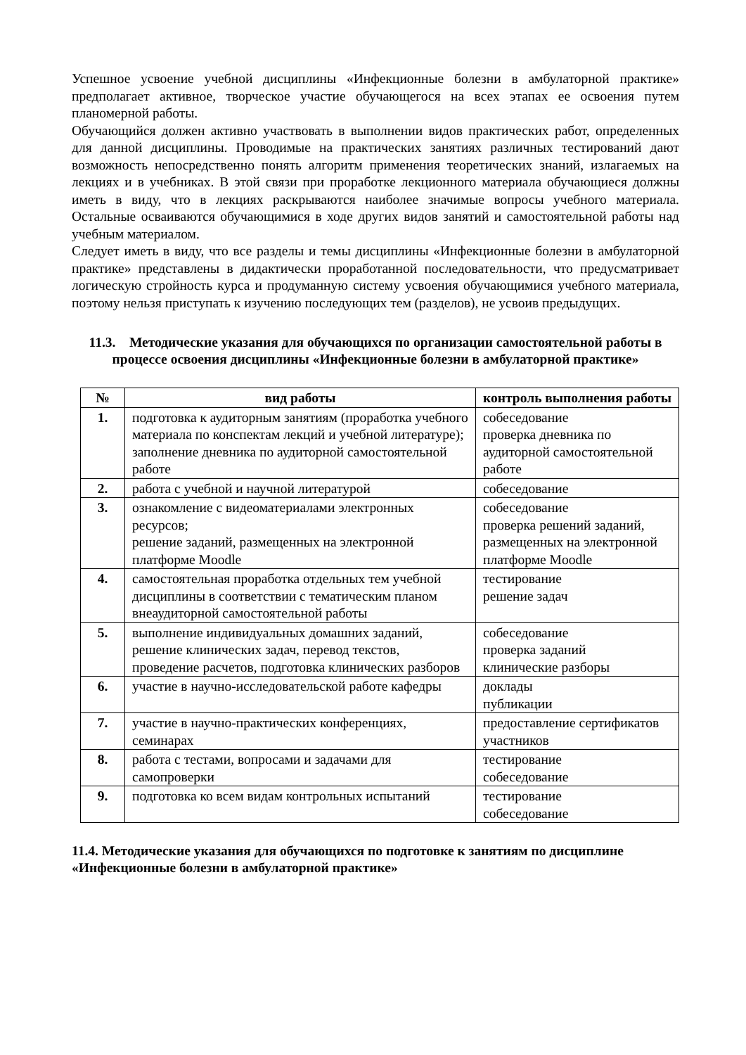Успешное усвоение учебной дисциплины «Инфекционные болезни в амбулаторной практике» предполагает активное, творческое участие обучающегося на всех этапах ее освоения путем планомерной работы.
Обучающийся должен активно участвовать в выполнении видов практических работ, определенных для данной дисциплины. Проводимые на практических занятиях различных тестирований дают возможность непосредственно понять алгоритм применения теоретических знаний, излагаемых на лекциях и в учебниках. В этой связи при проработке лекционного материала обучающиеся должны иметь в виду, что в лекциях раскрываются наиболее значимые вопросы учебного материала. Остальные осваиваются обучающимися в ходе других видов занятий и самостоятельной работы над учебным материалом.
Следует иметь в виду, что все разделы и темы дисциплины «Инфекционные болезни в амбулаторной практике» представлены в дидактически проработанной последовательности, что предусматривает логическую стройность курса и продуманную систему усвоения обучающимися учебного материала, поэтому нельзя приступать к изучению последующих тем (разделов), не усвоив предыдущих.
11.3. Методические указания для обучающихся по организации самостоятельной работы в процессе освоения дисциплины «Инфекционные болезни в амбулаторной практике»
| № | вид работы | контроль выполнения работы |
| --- | --- | --- |
| 1. | подготовка к аудиторным занятиям (проработка учебного материала по конспектам лекций и учебной литературе); заполнение дневника по аудиторной самостоятельной работе | собеседование проверка дневника по аудиторной самостоятельной работе |
| 2. | работа с учебной и научной литературой | собеседование |
| 3. | ознакомление с видеоматериалами электронных ресурсов; решение заданий, размещенных на электронной платформе Moodle | собеседование проверка решений заданий, размещенных на электронной платформе Moodle |
| 4. | самостоятельная проработка отдельных тем учебной дисциплины в соответствии с тематическим планом внеаудиторной самостоятельной работы | тестирование решение задач |
| 5. | выполнение индивидуальных домашних заданий, решение клинических задач, перевод текстов, проведение расчетов, подготовка клинических разборов | собеседование проверка заданий клинические разборы |
| 6. | участие в научно-исследовательской работе кафедры | доклады публикации |
| 7. | участие в научно-практических конференциях, семинарах | предоставление сертификатов участников |
| 8. | работа с тестами, вопросами и задачами для самопроверки | тестирование собеседование |
| 9. | подготовка ко всем видам контрольных испытаний | тестирование собеседование |
11.4. Методические указания для обучающихся по подготовке к занятиям по дисциплине «Инфекционные болезни в амбулаторной практике»